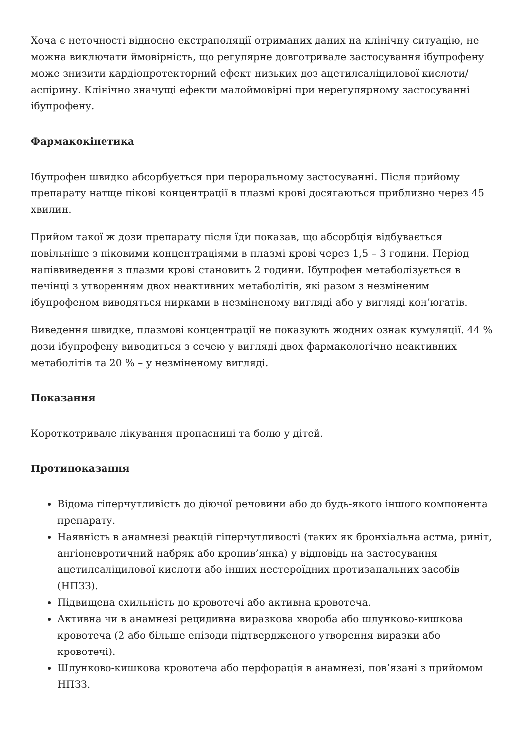Хоча є неточності відносно екстраполяції отриманих даних на клінічну ситуацію, не можна виключати ймовірність, що регулярне довготривале застосування ібупрофену може знизити кардіопротекторний ефект низьких доз ацетилсаліцилової кислоти/ аспірину. Клінічно значущі ефекти малоймовірні при нерегулярному застосуванні ібупрофену.
Фармакокінетика
Ібупрофен швидко абсорбується при пероральному застосуванні. Після прийому препарату натще пікові концентрації в плазмі крові досягаються приблизно через 45 хвилин.
Прийом такої ж дози препарату після їди показав, що абсорбція відбувається повільніше з піковими концентраціями в плазмі крові через 1,5 – 3 години. Період напіввиведення з плазми крові становить 2 години. Ібупрофен метаболізується в печінці з утворенням двох неактивних метаболітів, які разом з незміненим ібупрофеном виводяться нирками в незміненому вигляді або у вигляді кон’югатів.
Виведення швидке, плазмові концентрації не показують жодних ознак кумуляції. 44 % дози ібупрофену виводиться з сечею у вигляді двох фармакологічно неактивних метаболітів та 20 % – у незміненому вигляді.
Показання
Короткотривале лікування пропасниці та болю у дітей.
Протипоказання
Відома гіперчутливість до діючої речовини або до будь-якого іншого компонента препарату.
Наявність в анамнезі реакцій гіперчутливості (таких як бронхіальна астма, риніт, ангіоневротичний набряк або кропив’янка) у відповідь на застосування ацетилсаліцилової кислоти або інших нестероїдних протизапальних засобів (НПЗЗ).
Підвищена схильність до кровотечі або активна кровотеча.
Активна чи в анамнезі рецидивна виразкова хвороба або шлунково-кишкова кровотеча (2 або більше епізоди підтвердженого утворення виразки або кровотечі).
Шлунково-кишкова кровотеча або перфорація в анамнезі, пов’язані з прийомом НПЗЗ.